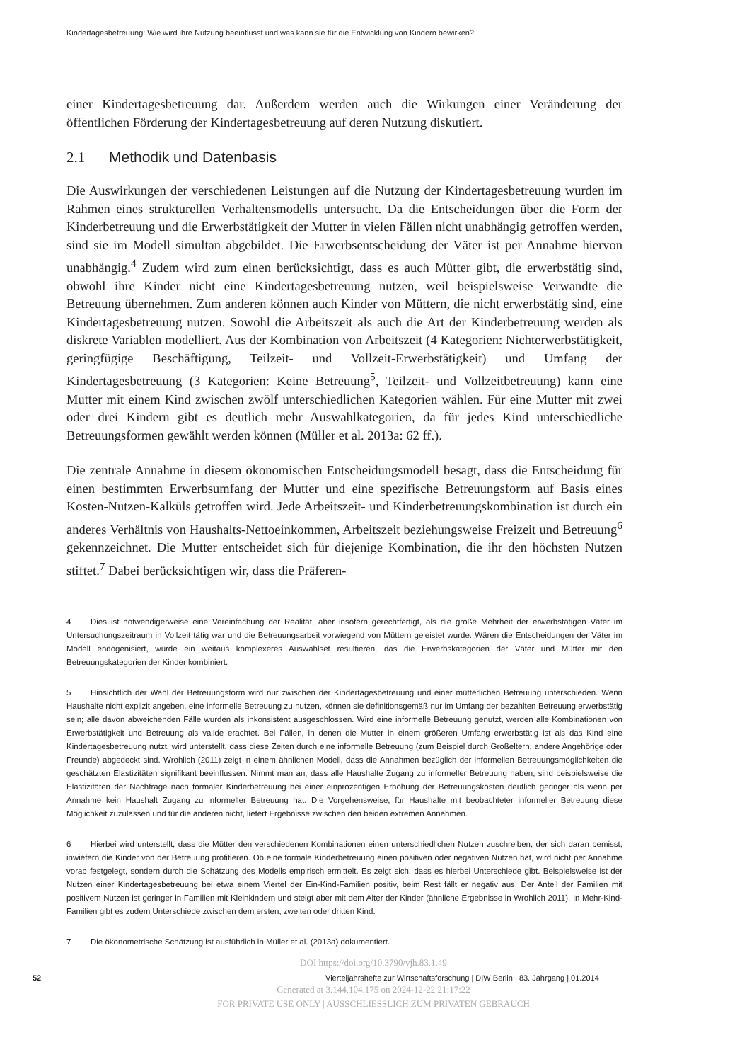Kindertagesbetreuung: Wie wird ihre Nutzung beeinflusst und was kann sie für die Entwicklung von Kindern bewirken?
einer Kindertagesbetreuung dar. Außerdem werden auch die Wirkungen einer Veränderung der öffentlichen Förderung der Kindertagesbetreuung auf deren Nutzung diskutiert.
2.1 Methodik und Datenbasis
Die Auswirkungen der verschiedenen Leistungen auf die Nutzung der Kindertagesbetreuung wurden im Rahmen eines strukturellen Verhaltensmodells untersucht. Da die Entscheidungen über die Form der Kinderbetreuung und die Erwerbstätigkeit der Mutter in vielen Fällen nicht unabhängig getroffen werden, sind sie im Modell simultan abgebildet. Die Erwerbsentscheidung der Väter ist per Annahme hiervon unabhängig.<sup>4</sup> Zudem wird zum einen berücksichtigt, dass es auch Mütter gibt, die erwerbstätig sind, obwohl ihre Kinder nicht eine Kindertagesbetreuung nutzen, weil beispielsweise Verwandte die Betreuung übernehmen. Zum anderen können auch Kinder von Müttern, die nicht erwerbstätig sind, eine Kindertagesbetreuung nutzen. Sowohl die Arbeitszeit als auch die Art der Kinderbetreuung werden als diskrete Variablen modelliert. Aus der Kombination von Arbeitszeit (4 Kategorien: Nichterwerbstätigkeit, geringfügige Beschäftigung, Teilzeit- und Vollzeit-Erwerbstätigkeit) und Umfang der Kindertagesbetreuung (3 Kategorien: Keine Betreuung<sup>5</sup>, Teilzeit- und Vollzeitbetreuung) kann eine Mutter mit einem Kind zwischen zwölf unterschiedlichen Kategorien wählen. Für eine Mutter mit zwei oder drei Kindern gibt es deutlich mehr Auswahlkategorien, da für jedes Kind unterschiedliche Betreuungsformen gewählt werden können (Müller et al. 2013a: 62 ff.).
Die zentrale Annahme in diesem ökonomischen Entscheidungsmodell besagt, dass die Entscheidung für einen bestimmten Erwerbsumfang der Mutter und eine spezifische Betreuungsform auf Basis eines Kosten-Nutzen-Kalküls getroffen wird. Jede Arbeitszeit- und Kinderbetreuungskombination ist durch ein anderes Verhältnis von Haushalts-Nettoeinkommen, Arbeitszeit beziehungsweise Freizeit und Betreuung<sup>6</sup> gekennzeichnet. Die Mutter entscheidet sich für diejenige Kombination, die ihr den höchsten Nutzen stiftet.<sup>7</sup> Dabei berücksichtigen wir, dass die Präferen-
4 Dies ist notwendigerweise eine Vereinfachung der Realität, aber insofern gerechtfertigt, als die große Mehrheit der erwerbstätigen Väter im Untersuchungszeitraum in Vollzeit tätig war und die Betreuungsarbeit vorwiegend von Müttern geleistet wurde. Wären die Entscheidungen der Väter im Modell endogenisiert, würde ein weitaus komplexeres Auswahlset resultieren, das die Erwerbskategorien der Väter und Mütter mit den Betreuungskategorien der Kinder kombiniert.
5 Hinsichtlich der Wahl der Betreuungsform wird nur zwischen der Kindertagesbetreuung und einer mütterlichen Betreuung unterschieden. Wenn Haushalte nicht explizit angeben, eine informelle Betreuung zu nutzen, können sie definitionsgemäß nur im Umfang der bezahlten Betreuung erwerbstätig sein; alle davon abweichenden Fälle wurden als inkonsistent ausgeschlossen. Wird eine informelle Betreuung genutzt, werden alle Kombinationen von Erwerbstätigkeit und Betreuung als valide erachtet. Bei Fällen, in denen die Mutter in einem größeren Umfang erwerbstätig ist als das Kind eine Kindertagesbetreuung nutzt, wird unterstellt, dass diese Zeiten durch eine informelle Betreuung (zum Beispiel durch Großeltern, andere Angehörige oder Freunde) abgedeckt sind. Wrohlich (2011) zeigt in einem ähnlichen Modell, dass die Annahmen bezüglich der informellen Betreuungsmöglichkeiten die geschätzten Elastizitäten signifikant beeinflussen. Nimmt man an, dass alle Haushalte Zugang zu informeller Betreuung haben, sind beispielsweise die Elastizitäten der Nachfrage nach formaler Kinderbetreuung bei einer einprozentigen Erhöhung der Betreuungskosten deutlich geringer als wenn per Annahme kein Haushalt Zugang zu informeller Betreuung hat. Die Vorgehensweise, für Haushalte mit beobachteter informeller Betreuung diese Möglichkeit zuzulassen und für die anderen nicht, liefert Ergebnisse zwischen den beiden extremen Annahmen.
6 Hierbei wird unterstellt, dass die Mütter den verschiedenen Kombinationen einen unterschiedlichen Nutzen zuschreiben, der sich daran bemisst, inwiefern die Kinder von der Betreuung profitieren. Ob eine formale Kinderbetreuung einen positiven oder negativen Nutzen hat, wird nicht per Annahme vorab festgelegt, sondern durch die Schätzung des Modells empirisch ermittelt. Es zeigt sich, dass es hierbei Unterschiede gibt. Beispielsweise ist der Nutzen einer Kindertagesbetreuung bei etwa einem Viertel der Ein-Kind-Familien positiv, beim Rest fällt er negativ aus. Der Anteil der Familien mit positivem Nutzen ist geringer in Familien mit Kleinkindern und steigt aber mit dem Alter der Kinder (ähnliche Ergebnisse in Wrohlich 2011). In Mehr-Kind-Familien gibt es zudem Unterschiede zwischen dem ersten, zweiten oder dritten Kind.
7 Die ökonometrische Schätzung ist ausführlich in Müller et al. (2013a) dokumentiert.
DOI https://doi.org/10.3790/vjh.83.1.49
52 Vierteljahrshefte zur Wirtschaftsforschung | DIW Berlin | 83. Jahrgang | 01.2014
Generated at 3.144.104.175 on 2024-12-22 21:17:22
FOR PRIVATE USE ONLY | AUSSCHLIESSLICH ZUM PRIVATEN GEBRAUCH